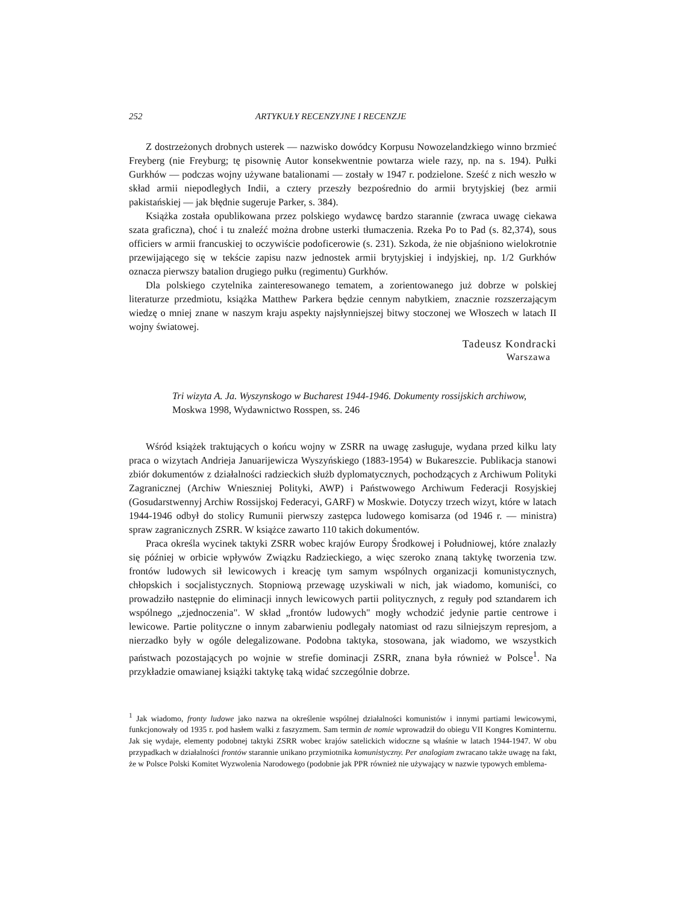252 ARTYKUŁY RECENZYJNE I RECENZJE
Z dostrzeżonych drobnych usterek — nazwisko dowódcy Korpusu Nowozelandzkiego winno brzmieć Freyberg (nie Freyburg; tę pisownię Autor konsekwentnie powtarza wiele razy, np. na s. 194). Pułki Gurkhów — podczas wojny używane batalionami — zostały w 1947 r. podzielone. Sześć z nich weszło w skład armii niepodległych Indii, a cztery przeszły bezpośrednio do armii brytyjskiej (bez armii pakistańskiej — jak błędnie sugeruje Parker, s. 384).
Książka została opublikowana przez polskiego wydawcę bardzo starannie (zwraca uwagę ciekawa szata graficzna), choć i tu znaleźć można drobne usterki tłumaczenia. Rzeka Po to Pad (s. 82,374), sous officiers w armii francuskiej to oczywiście podoficerowie (s. 231). Szkoda, że nie objaśniono wielokrotnie przewijającego się w tekście zapisu nazw jednostek armii brytyjskiej i indyjskiej, np. 1/2 Gurkhów oznacza pierwszy batalion drugiego pułku (regimentu) Gurkhów.
Dla polskiego czytelnika zainteresowanego tematem, a zorientowanego już dobrze w polskiej literaturze przedmiotu, książka Matthew Parkera będzie cennym nabytkiem, znacznie rozszerzającym wiedzę o mniej znane w naszym kraju aspekty najsłynniejszej bitwy stoczonej we Włoszech w latach II wojny światowej.
Tadeusz Kondracki
Warszawa
Tri wizyta A. Ja. Wyszynskogo w Bucharest 1944-1946. Dokumenty rossijskich archiwow, Moskwa 1998, Wydawnictwo Rosspen, ss. 246
Wśród książek traktujących o końcu wojny w ZSRR na uwagę zasługuje, wydana przed kilku laty praca o wizytach Andrieja Januarijewicza Wyszyńskiego (1883-1954) w Bukareszcie. Publikacja stanowi zbiór dokumentów z działalności radzieckich służb dyplomatycznych, pochodzących z Archiwum Polityki Zagranicznej (Archiw Wnieszniej Polityki, AWP) i Państwowego Archiwum Federacji Rosyjskiej (Gosudarstwennyj Archiw Rossijskoj Federacyi, GARF) w Moskwie. Dotyczy trzech wizyt, które w latach 1944-1946 odbył do stolicy Rumunii pierwszy zastępca ludowego komisarza (od 1946 r. — ministra) spraw zagranicznych ZSRR. W książce zawarto 110 takich dokumentów.
Praca określa wycinek taktyki ZSRR wobec krajów Europy Środkowej i Południowej, które znalazły się później w orbicie wpływów Związku Radzieckiego, a więc szeroko znaną taktykę tworzenia tzw. frontów ludowych sił lewicowych i kreację tym samym wspólnych organizacji komunistycznych, chłopskich i socjalistycznych. Stopniową przewagę uzyskiwali w nich, jak wiadomo, komuniści, co prowadziło następnie do eliminacji innych lewicowych partii politycznych, z reguły pod sztandarem ich wspólnego „zjednoczenia". W skład „frontów ludowych" mogły wchodzić jedynie partie centrowe i lewicowe. Partie polityczne o innym zabarwieniu podlegały natomiast od razu silniejszym represjom, a nierzadko były w ogóle delegalizowane. Podobna taktyka, stosowana, jak wiadomo, we wszystkich państwach pozostających po wojnie w strefie dominacji ZSRR, znana była również w Polsce<sup>1</sup>. Na przykładzie omawianej książki taktykę taką widać szczególnie dobrze.
<sup>1</sup> Jak wiadomo, fronty ludowe jako nazwa na określenie wspólnej działalności komunistów i innymi partiami lewicowymi, funkcjonowały od 1935 r. pod hasłem walki z faszyzmem. Sam termin de nomie wprowadził do obiegu VII Kongres Kominternu. Jak się wydaje, elementy podobnej taktyki ZSRR wobec krajów satelickich widoczne są właśnie w latach 1944-1947. W obu przypadkach w działalności frontów starannie unikano przymiotnika komunistyczny. Per analogiam zwracano także uwagę na fakt, że w Polsce Polski Komitet Wyzwolenia Narodowego (podobnie jak PPR również nie używający w nazwie typowych emblema-